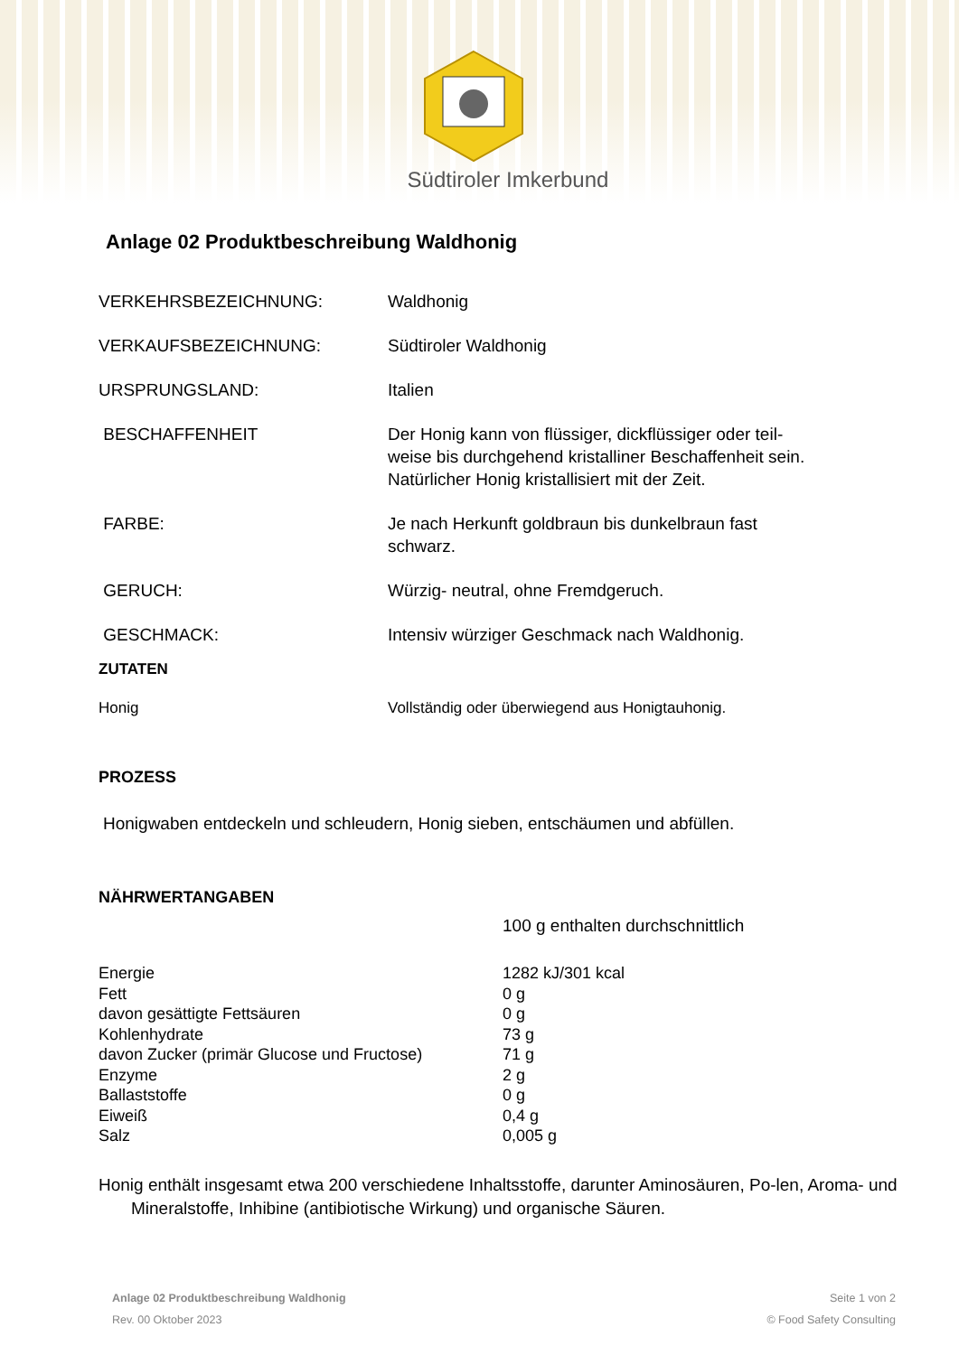Südtiroler Imkerbund
Anlage 02 Produktbeschreibung Waldhonig
| VERKEHRSBEZEICHNUNG: | Waldhonig |
| VERKAUFSBEZEICHNUNG: | Südtiroler Waldhonig |
| URSPRUNGSLAND: | Italien |
| BESCHAFFENHEIT | Der Honig kann von flüssiger, dickflüssiger oder teil- weise bis durchgehend kristalliner Beschaffenheit sein. Natürlicher Honig kristallisiert mit der Zeit. |
| FARBE: | Je nach Herkunft goldbraun bis dunkelbraun fast schwarz. |
| GERUCH: | Würzig- neutral, ohne Fremdgeruch. |
| GESCHMACK: | Intensiv würziger Geschmack nach Waldhonig. |
ZUTATEN
| Honig | Vollständig oder überwiegend aus Honigtauhonig. |
PROZESS
Honigwaben entdeckeln und schleudern, Honig sieben, entschäumen und abfüllen.
NÄHRWERTANGABEN
100 g enthalten durchschnittlich
| Energie | 1282 kJ/301 kcal |
| Fett | 0 g |
| davon gesättigte Fettsäuren | 0 g |
| Kohlenhydrate | 73 g |
| davon Zucker (primär Glucose und Fructose) | 71 g |
| Enzyme | 2 g |
| Ballaststoffe | 0 g |
| Eiweiß | 0,4 g |
| Salz | 0,005 g |
Honig enthält insgesamt etwa 200 verschiedene Inhaltsstoffe, darunter Aminosäuren, Po-len, Aroma- und Mineralstoffe, Inhibine (antibiotische Wirkung) und organische Säuren.
Anlage 02 Produktbeschreibung Waldhonig
Rev. 00 Oktober 2023
Seite 1 von 2
© Food Safety Consulting